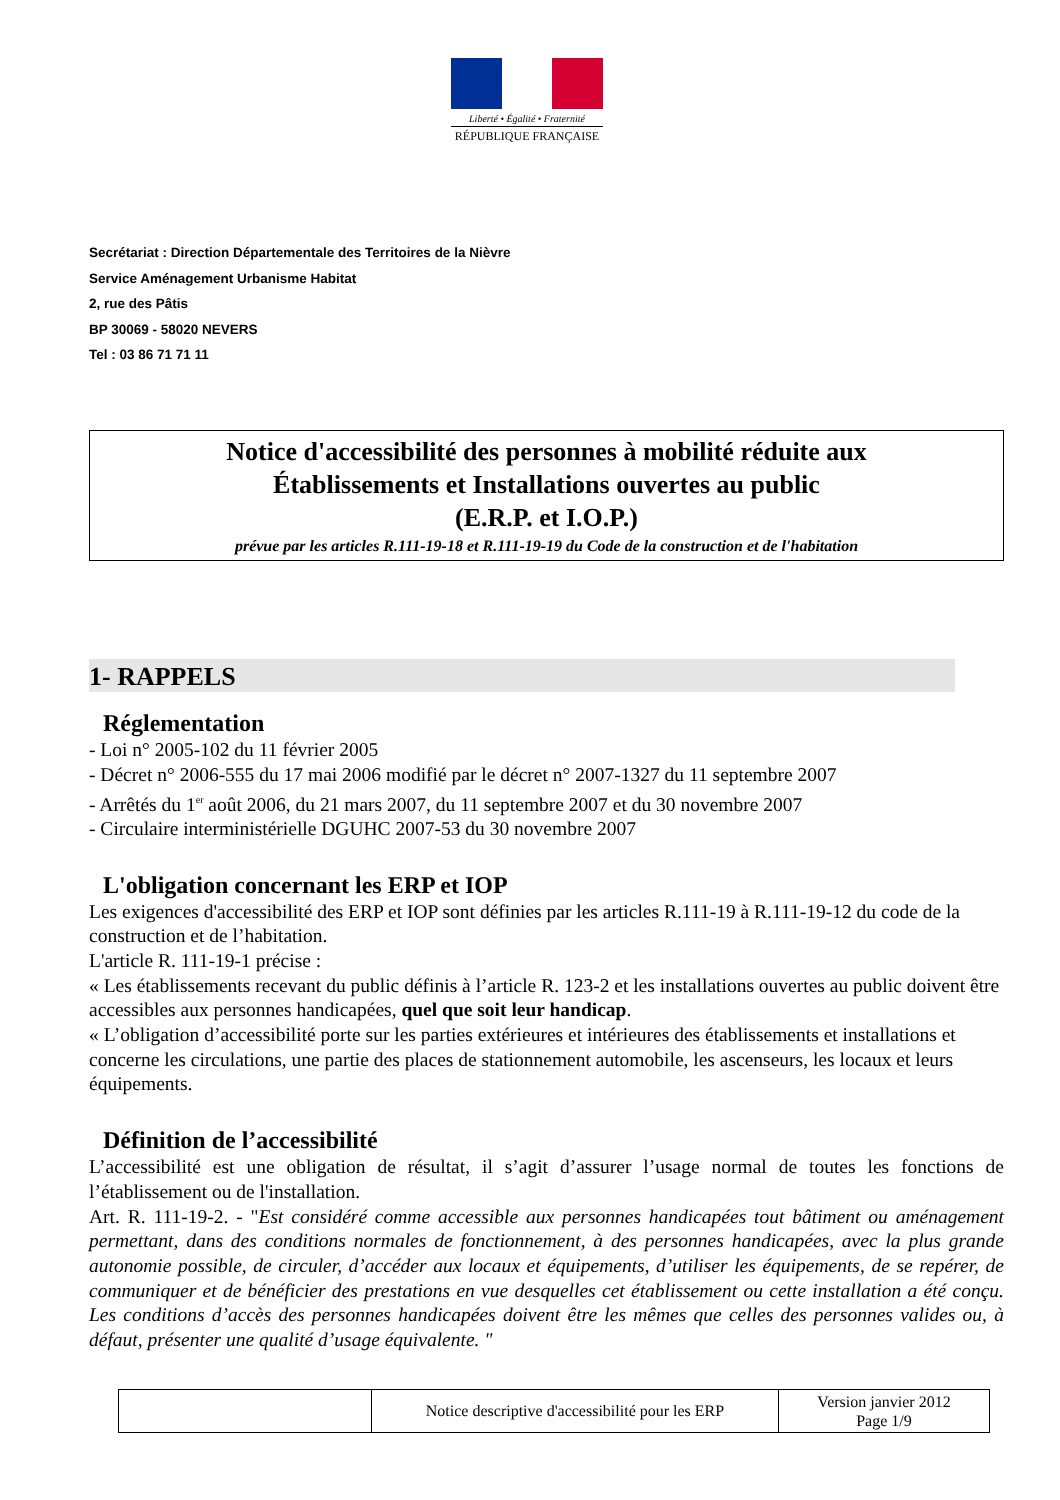Liberté • Égalité • Fraternité
RÉPUBLIQUE FRANÇAISE
Secrétariat : Direction Départementale des Territoires de la Nièvre
Service Aménagement Urbanisme Habitat
2, rue des Pâtis
BP 30069 - 58020 NEVERS
Tel : 03 86 71 71 11
Notice d'accessibilité des personnes à mobilité réduite aux
Établissements et Installations ouvertes au public
(E.R.P. et I.O.P.)
prévue par les articles R.111-19-18 et R.111-19-19 du Code de la construction et de l'habitation
1- RAPPELS
Réglementation
- Loi n° 2005-102 du 11 février 2005
- Décret n° 2006-555 du 17 mai 2006 modifié par le décret n° 2007-1327 du 11 septembre 2007
- Arrêtés du 1<sup>er</sup> août 2006, du 21 mars 2007, du 11 septembre 2007 et du 30 novembre 2007
- Circulaire interministérielle DGUHC 2007-53 du 30 novembre 2007
L'obligation concernant les ERP et IOP
Les exigences d'accessibilité des ERP et IOP sont définies par les articles R.111-19 à R.111-19-12 du code de la construction et de l’habitation.
L'article R. 111-19-1 précise :
« Les établissements recevant du public définis à l’article R. 123-2 et les installations ouvertes au public doivent être accessibles aux personnes handicapées, quel que soit leur handicap.
« L’obligation d’accessibilité porte sur les parties extérieures et intérieures des établissements et installations et concerne les circulations, une partie des places de stationnement automobile, les ascenseurs, les locaux et leurs équipements.
Définition de l’accessibilité
L’accessibilité est une obligation de résultat, il s’agit d’assurer l’usage normal de toutes les fonctions de l’établissement ou de l'installation.
Art. R. 111-19-2. - "Est considéré comme accessible aux personnes handicapées tout bâtiment ou aménagement permettant, dans des conditions normales de fonctionnement, à des personnes handicapées, avec la plus grande autonomie possible, de circuler, d’accéder aux locaux et équipements, d’utiliser les équipements, de se repérer, de communiquer et de bénéficier des prestations en vue desquelles cet établissement ou cette installation a été conçu. Les conditions d’accès des personnes handicapées doivent être les mêmes que celles des personnes valides ou, à défaut, présenter une qualité d’usage équivalente. "
| | Notice descriptive d'accessibilité pour les ERP | Version janvier 2012 Page 1/9 |